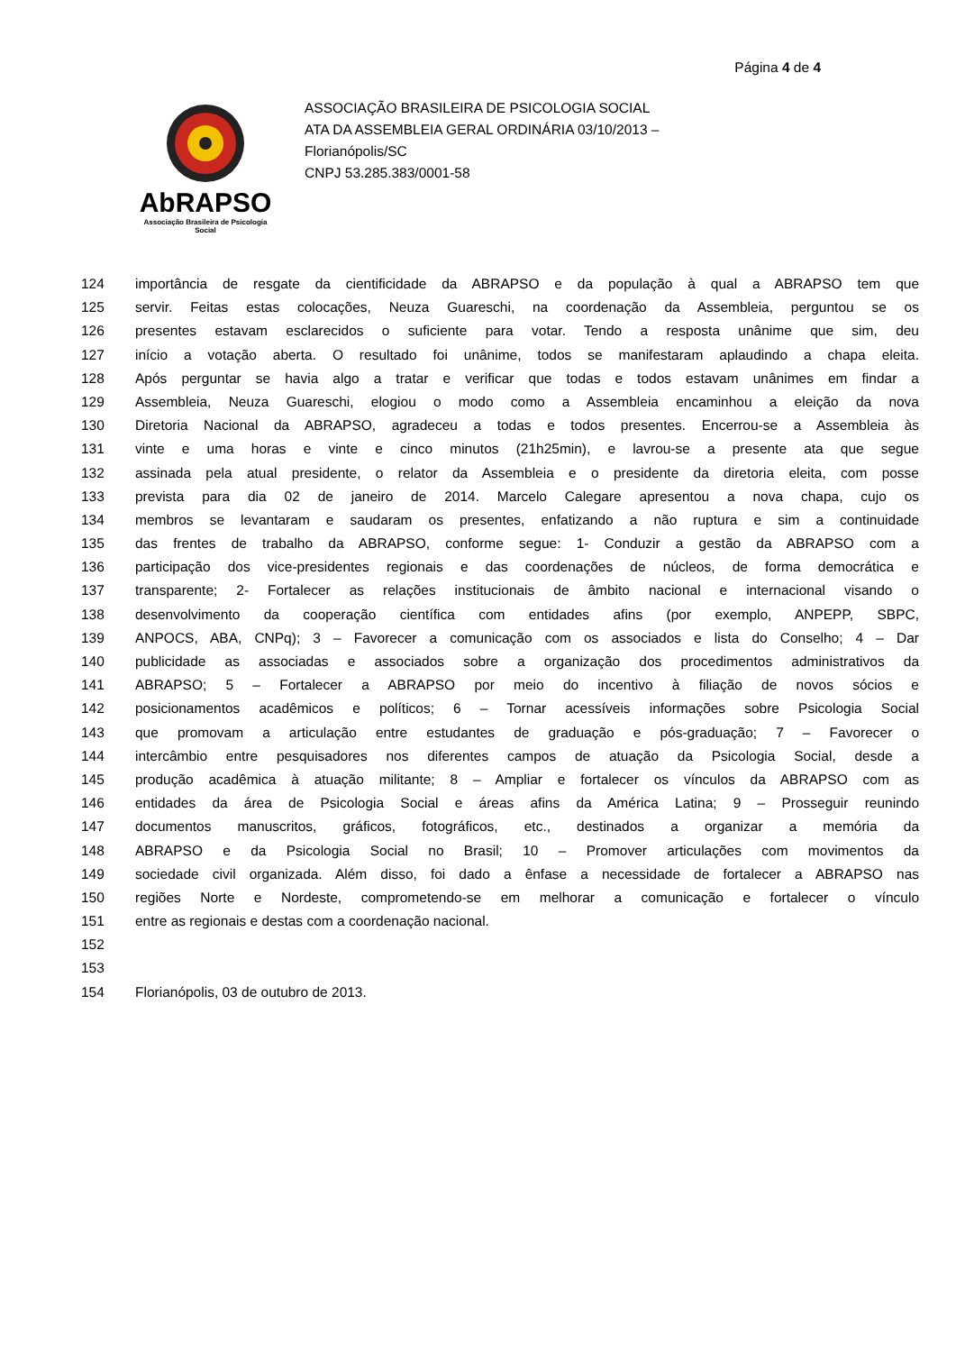Página 4 de 4
AbRAPSO
Associação Brasileira de Psicologia Social
ASSOCIAÇÃO BRASILEIRA DE PSICOLOGIA SOCIAL
ATA DA ASSEMBLEIA GERAL ORDINÁRIA 03/10/2013 –
Florianópolis/SC
CNPJ 53.285.383/0001-58
124 importância de resgate da cientificidade da ABRAPSO e da população à qual a ABRAPSO tem que
125 servir. Feitas estas colocações, Neuza Guareschi, na coordenação da Assembleia, perguntou se os
126 presentes estavam esclarecidos o suficiente para votar. Tendo a resposta unânime que sim, deu
127 início a votação aberta. O resultado foi unânime, todos se manifestaram aplaudindo a chapa eleita.
128 Após perguntar se havia algo a tratar e verificar que todas e todos estavam unânimes em findar a
129 Assembleia, Neuza Guareschi, elogiou o modo como a Assembleia encaminhou a eleição da nova
130 Diretoria Nacional da ABRAPSO, agradeceu a todas e todos presentes. Encerrou-se a Assembleia às
131 vinte e uma horas e vinte e cinco minutos (21h25min), e lavrou-se a presente ata que segue
132 assinada pela atual presidente, o relator da Assembleia e o presidente da diretoria eleita, com posse
133 prevista para dia 02 de janeiro de 2014. Marcelo Calegare apresentou a nova chapa, cujo os
134 membros se levantaram e saudaram os presentes, enfatizando a não ruptura e sim a continuidade
135 das frentes de trabalho da ABRAPSO, conforme segue: 1- Conduzir a gestão da ABRAPSO com a
136 participação dos vice-presidentes regionais e das coordenações de núcleos, de forma democrática e
137 transparente; 2- Fortalecer as relações institucionais de âmbito nacional e internacional visando o
138 desenvolvimento da cooperação científica com entidades afins (por exemplo, ANPEPP, SBPC,
139 ANPOCS, ABA, CNPq); 3 – Favorecer a comunicação com os associados e lista do Conselho; 4 – Dar
140 publicidade as associadas e associados sobre a organização dos procedimentos administrativos da
141 ABRAPSO; 5 – Fortalecer a ABRAPSO por meio do incentivo à filiação de novos sócios e
142 posicionamentos acadêmicos e políticos; 6 – Tornar acessíveis informações sobre Psicologia Social
143 que promovam a articulação entre estudantes de graduação e pós-graduação; 7 – Favorecer o
144 intercâmbio entre pesquisadores nos diferentes campos de atuação da Psicologia Social, desde a
145 produção acadêmica à atuação militante; 8 – Ampliar e fortalecer os vínculos da ABRAPSO com as
146 entidades da área de Psicologia Social e áreas afins da América Latina; 9 – Prosseguir reunindo
147 documentos manuscritos, gráficos, fotográficos, etc., destinados a organizar a memória da
148 ABRAPSO e da Psicologia Social no Brasil; 10 – Promover articulações com movimentos da
149 sociedade civil organizada. Além disso, foi dado a ênfase a necessidade de fortalecer a ABRAPSO nas
150 regiões Norte e Nordeste, comprometendo-se em melhorar a comunicação e fortalecer o vínculo
151 entre as regionais e destas com a coordenação nacional.
152
153
154 Florianópolis, 03 de outubro de 2013.